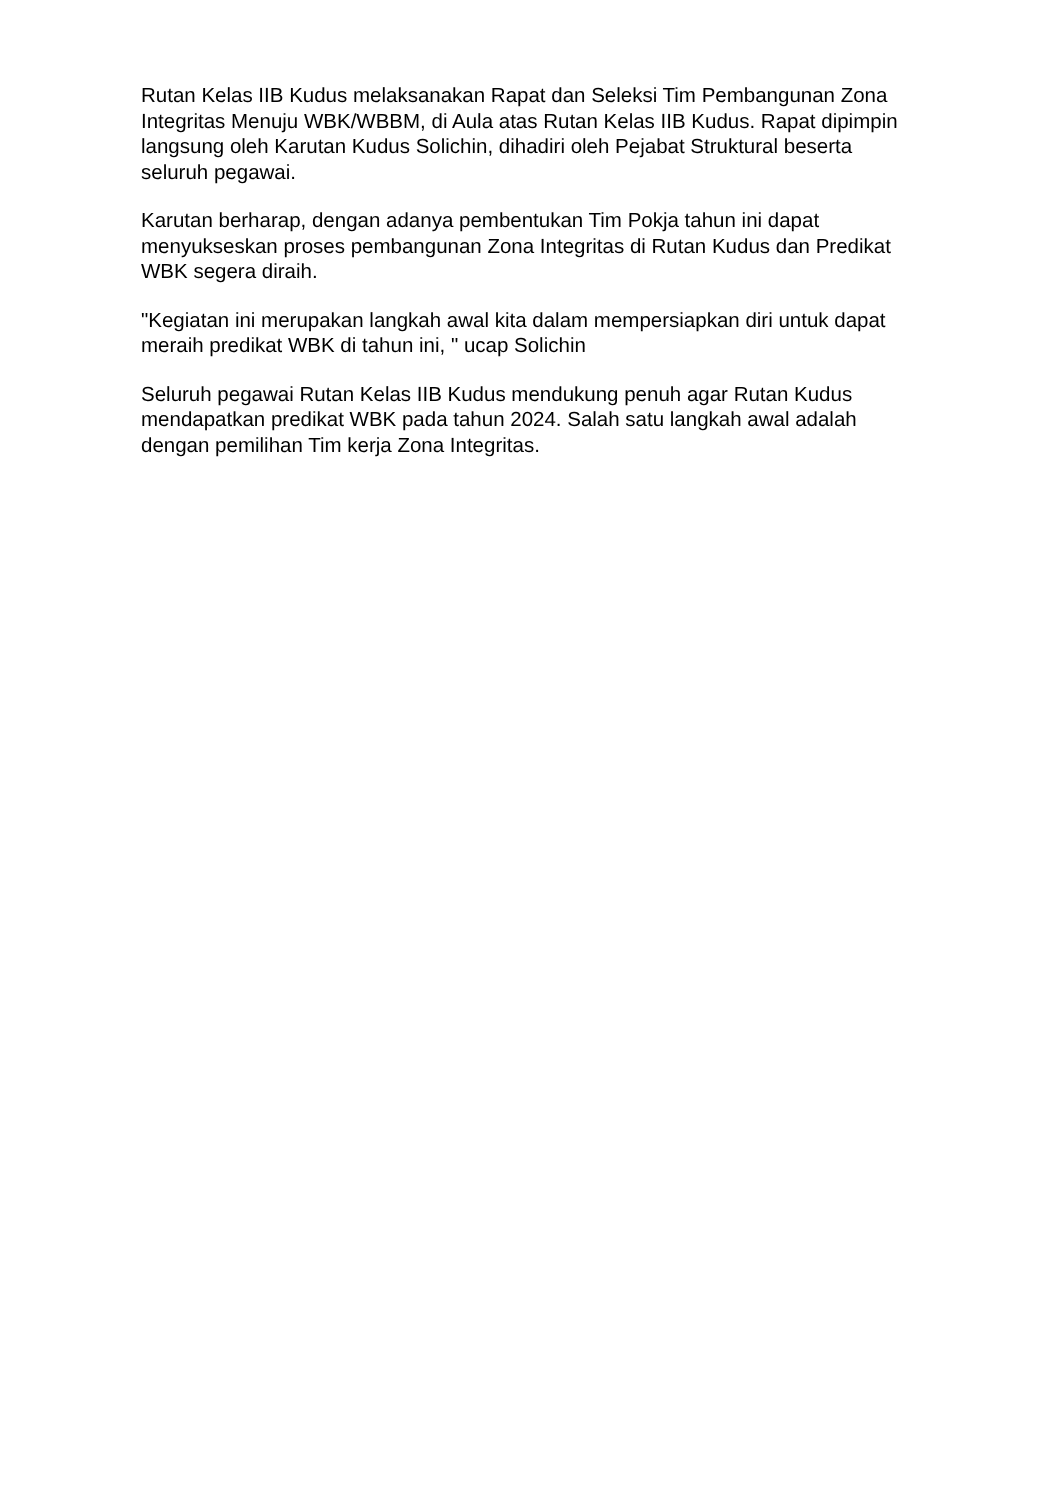Rutan Kelas IIB Kudus melaksanakan Rapat dan Seleksi Tim Pembangunan Zona Integritas Menuju WBK/WBBM, di Aula atas Rutan Kelas IIB Kudus. Rapat dipimpin langsung oleh Karutan Kudus Solichin, dihadiri oleh Pejabat Struktural beserta seluruh pegawai.
Karutan berharap, dengan adanya pembentukan Tim Pokja tahun ini dapat menyukseskan proses pembangunan Zona Integritas di Rutan Kudus dan Predikat WBK segera diraih.
"Kegiatan ini merupakan langkah awal kita dalam mempersiapkan diri untuk dapat meraih predikat WBK di tahun ini, " ucap Solichin
Seluruh pegawai Rutan Kelas IIB Kudus mendukung penuh agar Rutan Kudus mendapatkan predikat WBK pada tahun 2024. Salah satu langkah awal adalah dengan pemilihan Tim kerja Zona Integritas.